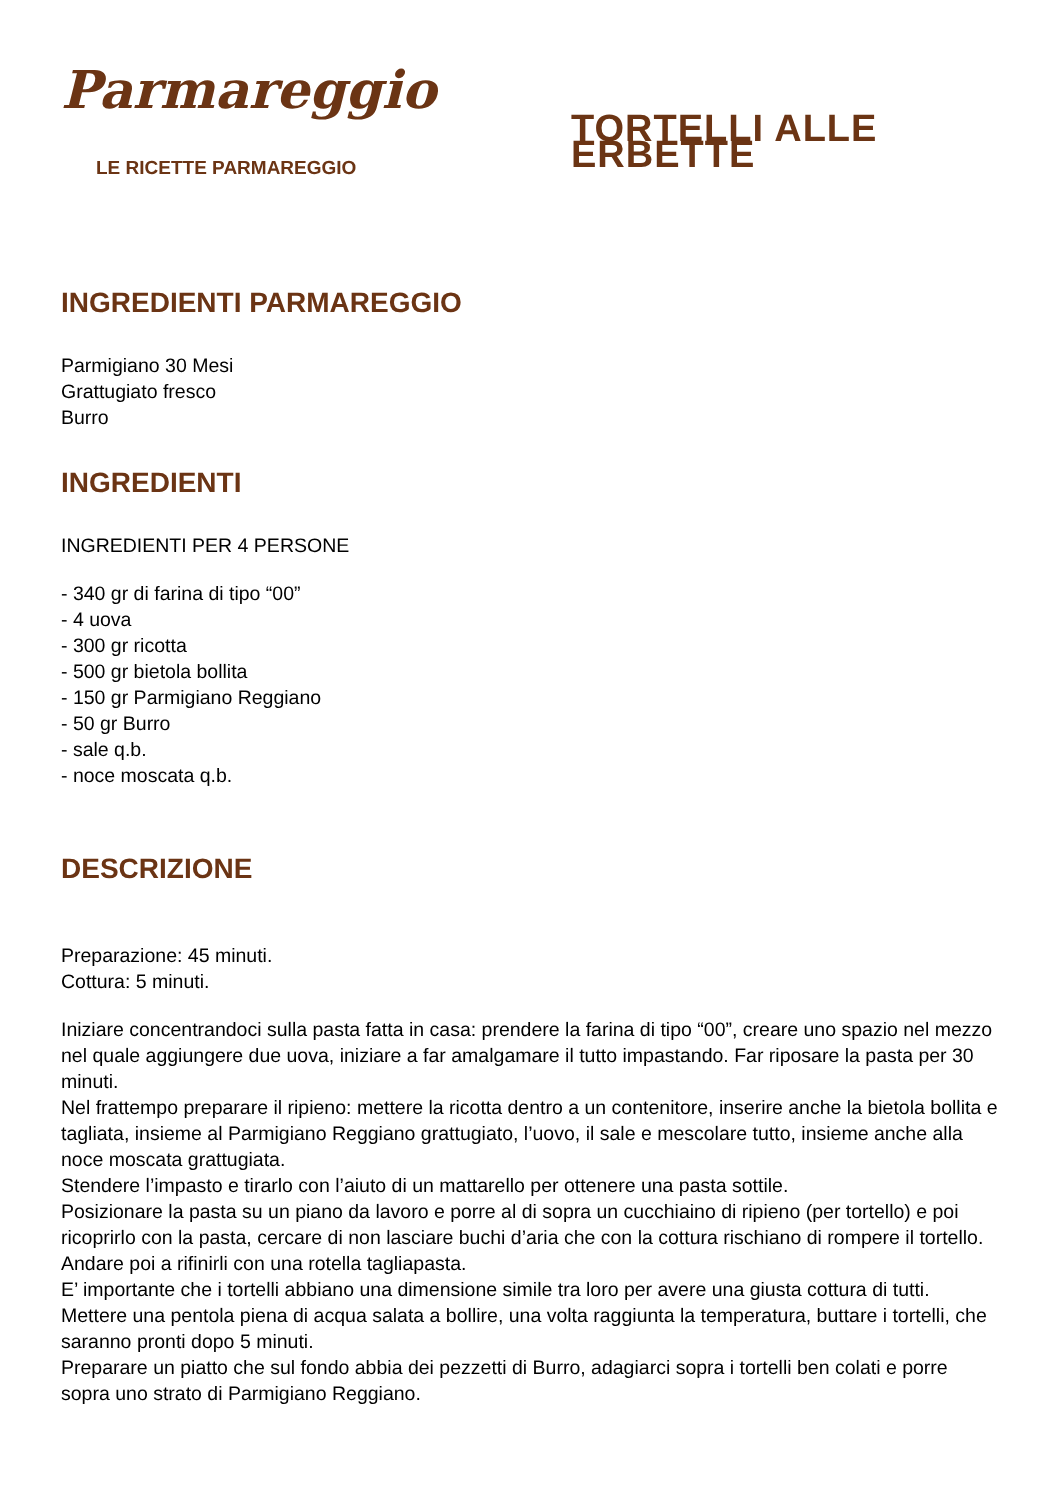Parmareggio
LE RICETTE PARMAREGGIO
TORTELLI ALLE ERBETTE
INGREDIENTI PARMAREGGIO
Parmigiano 30 Mesi
Grattugiato fresco
Burro
INGREDIENTI
INGREDIENTI PER 4 PERSONE
- 340 gr di farina di tipo “00”
- 4 uova
- 300 gr ricotta
- 500 gr bietola bollita
- 150 gr Parmigiano Reggiano
- 50 gr Burro
- sale q.b.
- noce moscata q.b.
DESCRIZIONE
Preparazione: 45 minuti.
Cottura: 5 minuti.
Iniziare concentrandoci sulla pasta fatta in casa: prendere la farina di tipo “00”, creare uno spazio nel mezzo nel quale aggiungere due uova, iniziare a far amalgamare il tutto impastando. Far riposare la pasta per 30 minuti.
Nel frattempo preparare il ripieno: mettere la ricotta dentro a un contenitore, inserire anche la bietola bollita e tagliata, insieme al Parmigiano Reggiano grattugiato, l’uovo, il sale e mescolare tutto, insieme anche alla noce moscata grattugiata.
Stendere l’impasto e tirarlo con l’aiuto di un mattarello per ottenere una pasta sottile.
Posizionare la pasta su un piano da lavoro e porre al di sopra un cucchiaino di ripieno (per tortello) e poi ricoprirlo con la pasta, cercare di non lasciare buchi d’aria che con la cottura rischiano di rompere il tortello.
Andare poi a rifinirli con una rotella tagliapasta.
E’ importante che i tortelli abbiano una dimensione simile tra loro per avere una giusta cottura di tutti.
Mettere una pentola piena di acqua salata a bollire, una volta raggiunta la temperatura, buttare i tortelli, che saranno pronti dopo 5 minuti.
Preparare un piatto che sul fondo abbia dei pezzetti di Burro, adagiarci sopra i tortelli ben colati e porre sopra uno strato di Parmigiano Reggiano.